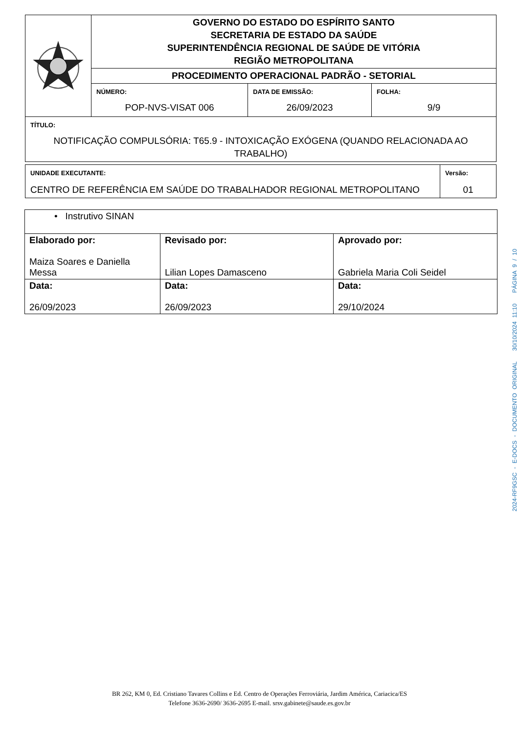| | GOVERNO DO ESTADO DO ESPÍRITO SANTO SECRETARIA DE ESTADO DA SAÚDE SUPERINTENDÊNCIA REGIONAL DE SAÚDE DE VITÓRIA REGIÃO METROPOLITANA | | |
| | PROCEDIMENTO OPERACIONAL PADRÃO - SETORIAL | | |
| | NÚMERO: POP-NVS-VISAT 006 | DATA DE EMISSÃO: 26/09/2023 | FOLHA: 9/9 |
| TÍTULO: NOTIFICAÇÃO COMPULSÓRIA: T65.9 - INTOXICAÇÃO EXÓGENA (QUANDO RELACIONADA AO TRABALHO) | | | |
| UNIDADE EXECUTANTE: CENTRO DE REFERÊNCIA EM SAÚDE DO TRABALHADOR REGIONAL METROPOLITANO | Versão: 01 |
| • Instrutivo SINAN | | |
| Elaborado por: Maiza Soares e Daniella Messa | Revisado por: Lilian Lopes Damasceno | Aprovado por: Gabriela Maria Coli Seidel |
| Data: 26/09/2023 | Data: 26/09/2023 | Data: 29/10/2024 |
BR 262, KM 0, Ed. Cristiano Tavares Collins e Ed. Centro de Operações Ferroviária, Jardim América, Cariacica/ES
Telefone 3636-2690/ 3636-2695 E-mail. srsv.gabinete@saude.es.gov.br
2024-RF9GSC - E-DOCS - DOCUMENTO ORIGINAL 30/10/2024 11:10 PÁGINA 9 / 10